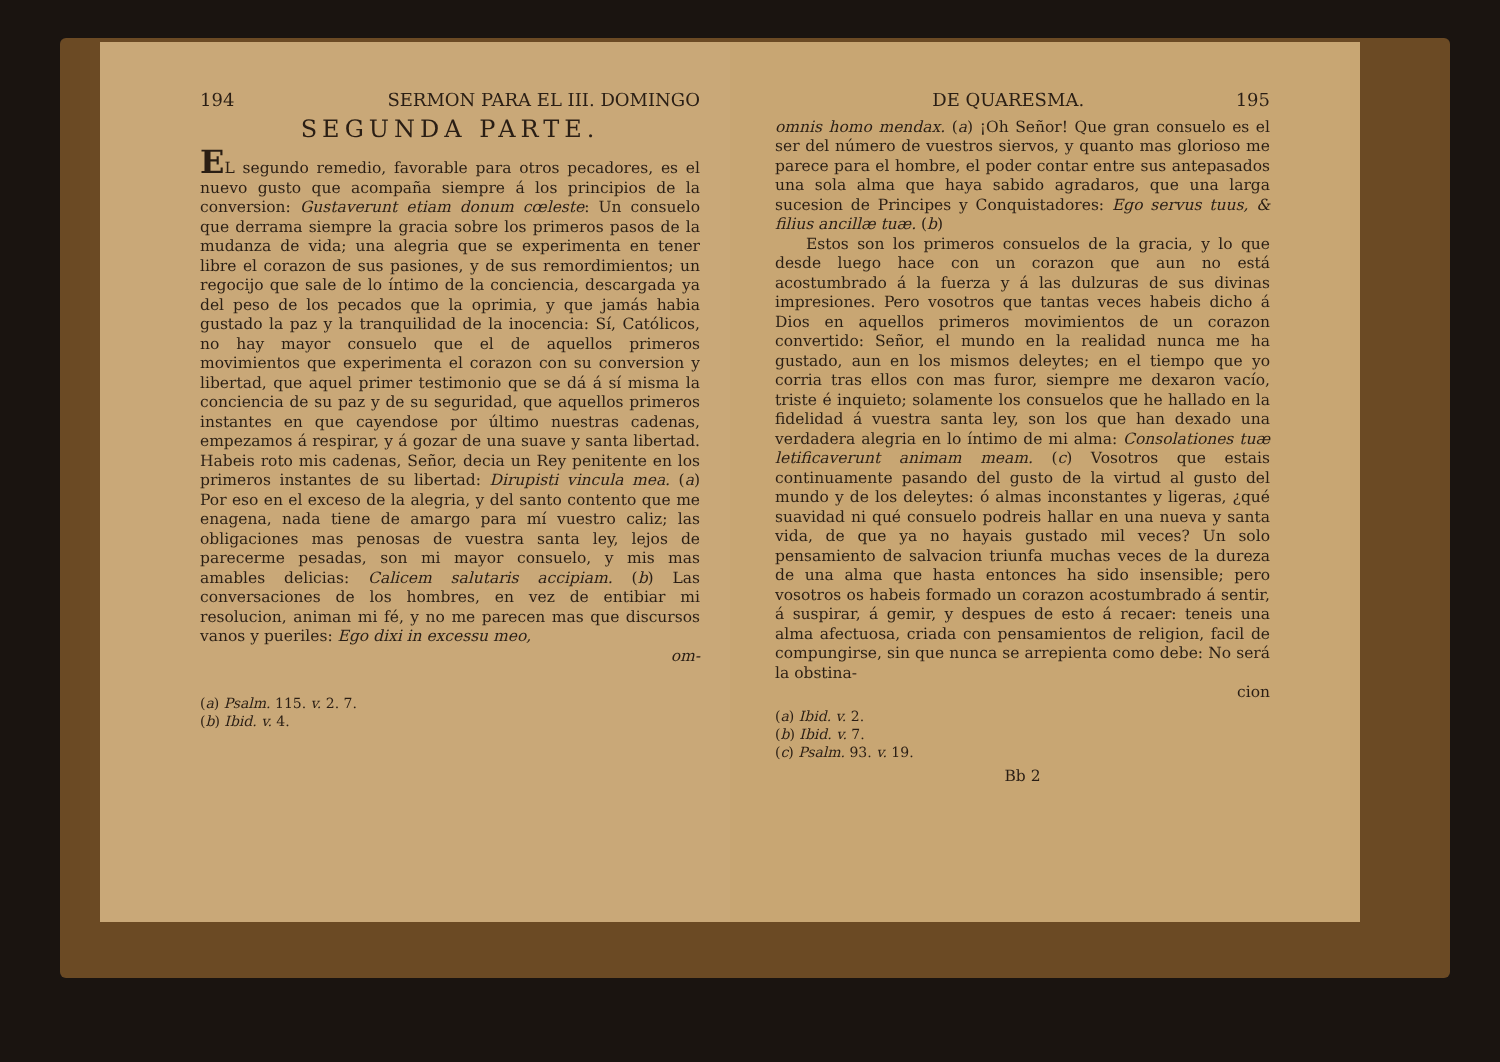194 SERMON PARA EL III. DOMINGO
SEGUNDA PARTE.
EL segundo remedio, favorable para otros pecadores, es el nuevo gusto que acompaña siempre á los principios de la conversion: Gustaverunt etiam donum cœleste: Un consuelo que derrama siempre la gracia sobre los primeros pasos de la mudanza de vida; una alegria que se experimenta en tener libre el corazon de sus pasiones, y de sus remordimientos; un regocijo que sale de lo íntimo de la conciencia, descargada ya del peso de los pecados que la oprimia, y que jamás habia gustado la paz y la tranquilidad de la inocencia: Sí, Católicos, no hay mayor consuelo que el de aquellos primeros movimientos que experimenta el corazon con su conversion y libertad, que aquel primer testimonio que se dá á sí misma la conciencia de su paz y de su seguridad, que aquellos primeros instantes en que cayendose por último nuestras cadenas, empezamos á respirar, y á gozar de una suave y santa libertad. Habeis roto mis cadenas, Señor, decia un Rey penitente en los primeros instantes de su libertad: Dirupisti vincula mea. (a) Por eso en el exceso de la alegria, y del santo contento que me enagena, nada tiene de amargo para mí vuestro caliz; las obligaciones mas penosas de vuestra santa ley, lejos de parecerme pesadas, son mi mayor consuelo, y mis mas amables delicias: Calicem salutaris accipiam. (b) Las conversaciones de los hombres, en vez de entibiar mi resolucion, animan mi fé, y no me parecen mas que discursos vanos y pueriles: Ego dixi in excessu meo,
om-
(a) Psalm. 115. v. 2. 7.
(b) Ibid. v. 4.
DE QUARESMA. 195
omnis homo mendax. (a) ¡Oh Señor! Que gran consuelo es el ser del número de vuestros siervos, y quanto mas glorioso me parece para el hombre, el poder contar entre sus antepasados una sola alma que haya sabido agradaros, que una larga sucesion de Principes y Conquistadores: Ego servus tuus, & filius ancillæ tuæ. (b)
Estos son los primeros consuelos de la gracia, y lo que desde luego hace con un corazon que aun no está acostumbrado á la fuerza y á las dulzuras de sus divinas impresiones. Pero vosotros que tantas veces habeis dicho á Dios en aquellos primeros movimientos de un corazon convertido: Señor, el mundo en la realidad nunca me ha gustado, aun en los mismos deleytes; en el tiempo que yo corria tras ellos con mas furor, siempre me dexaron vacío, triste é inquieto; solamente los consuelos que he hallado en la fidelidad á vuestra santa ley, son los que han dexado una verdadera alegria en lo íntimo de mi alma: Consolationes tuæ letificaverunt animam meam. (c) Vosotros que estais continuamente pasando del gusto de la virtud al gusto del mundo y de los deleytes: ó almas inconstantes y ligeras, ¿qué suavidad ni qué consuelo podreis hallar en una nueva y santa vida, de que ya no hayais gustado mil veces? Un solo pensamiento de salvacion triunfa muchas veces de la dureza de una alma que hasta entonces ha sido insensible; pero vosotros os habeis formado un corazon acostumbrado á sentir, á suspirar, á gemir, y despues de esto á recaer: teneis una alma afectuosa, criada con pensamientos de religion, facil de compungirse, sin que nunca se arrepienta como debe: No será la obstina-
cion
(a) Ibid. v. 2.
(b) Ibid. v. 7.
(c) Psalm. 93. v. 19.
Bb 2